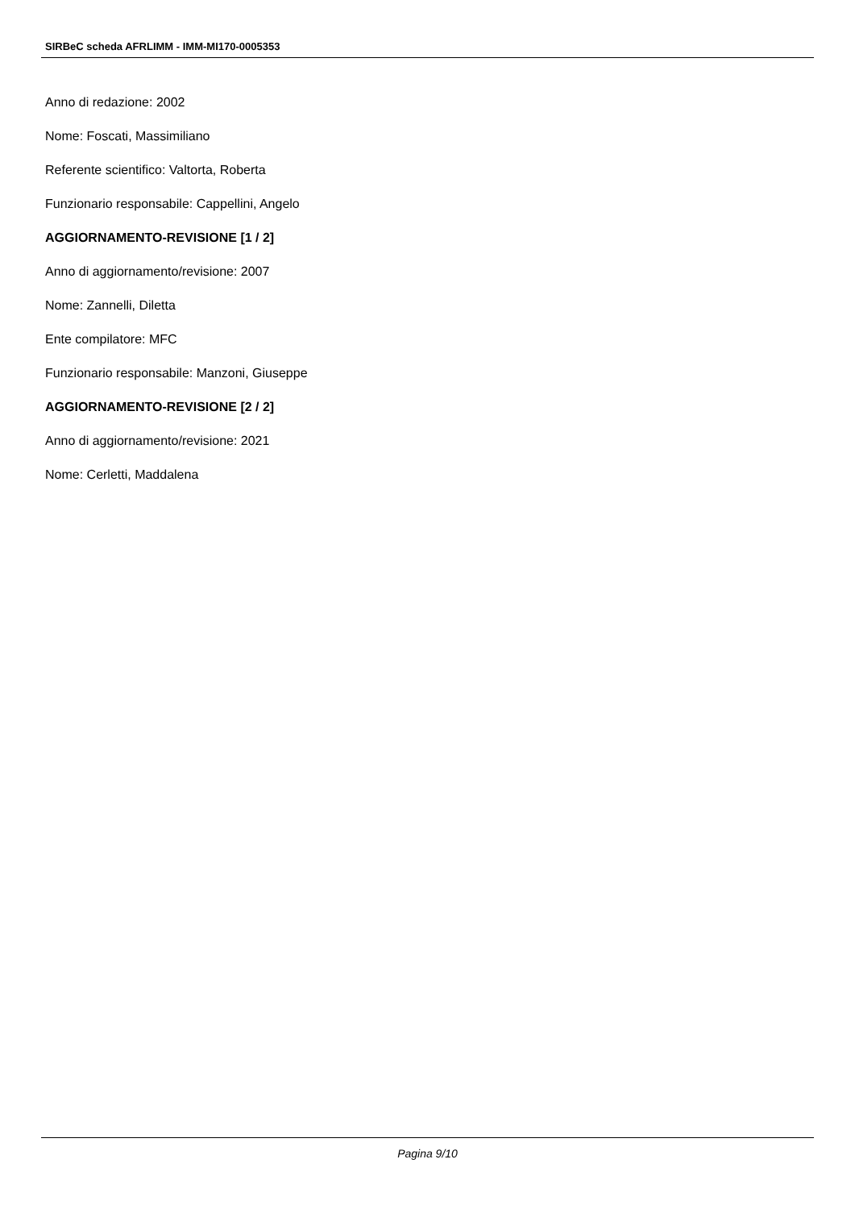SIRBeC scheda AFRLIMM - IMM-MI170-0005353
Anno di redazione: 2002
Nome: Foscati, Massimiliano
Referente scientifico: Valtorta, Roberta
Funzionario responsabile: Cappellini, Angelo
AGGIORNAMENTO-REVISIONE [1 / 2]
Anno di aggiornamento/revisione: 2007
Nome: Zannelli, Diletta
Ente compilatore: MFC
Funzionario responsabile: Manzoni, Giuseppe
AGGIORNAMENTO-REVISIONE [2 / 2]
Anno di aggiornamento/revisione: 2021
Nome: Cerletti, Maddalena
Pagina 9/10